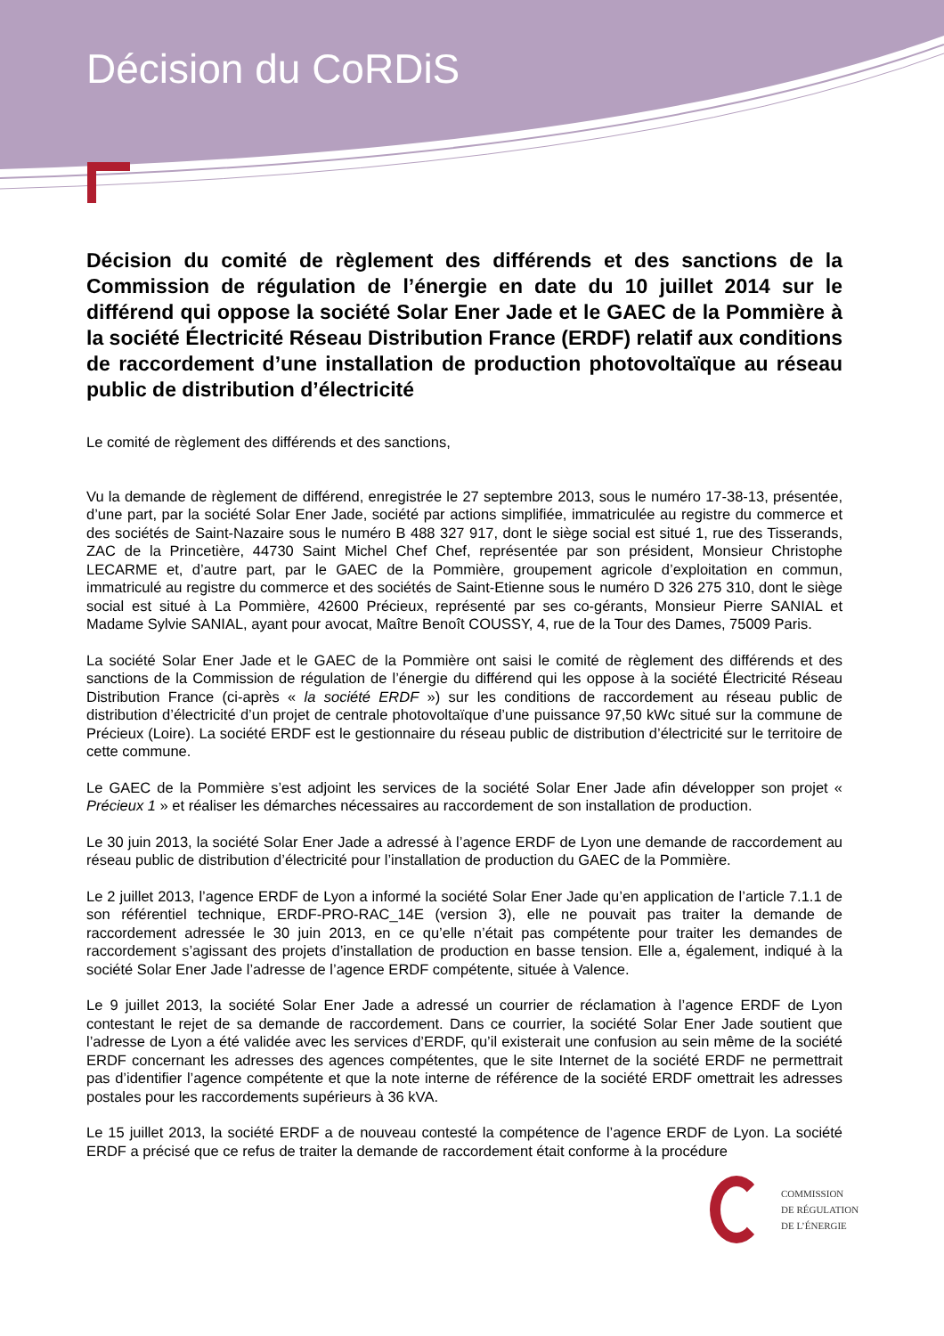Décision du CoRDiS
Décision du comité de règlement des différends et des sanctions de la Commission de régulation de l’énergie en date du 10 juillet 2014 sur le différend qui oppose la société Solar Ener Jade et le GAEC de la Pommière à la société Électricité Réseau Distribution France (ERDF) relatif aux conditions de raccordement d’une installation de production photovoltaïque au réseau public de distribution d’électricité
Le comité de règlement des différends et des sanctions,
Vu la demande de règlement de différend, enregistrée le 27 septembre 2013, sous le numéro 17-38-13, présentée, d’une part, par la société Solar Ener Jade, société par actions simplifiée, immatriculée au registre du commerce et des sociétés de Saint-Nazaire sous le numéro B 488 327 917, dont le siège social est situé 1, rue des Tisserands, ZAC de la Princetière, 44730 Saint Michel Chef Chef, représentée par son président, Monsieur Christophe LECARME et, d’autre part, par le GAEC de la Pommière, groupement agricole d’exploitation en commun, immatriculé au registre du commerce et des sociétés de Saint-Etienne sous le numéro D 326 275 310, dont le siège social est situé à La Pommière, 42600 Précieux, représenté par ses co-gérants, Monsieur Pierre SANIAL et Madame Sylvie SANIAL, ayant pour avocat, Maître Benoît COUSSY, 4, rue de la Tour des Dames, 75009 Paris.
La société Solar Ener Jade et le GAEC de la Pommière ont saisi le comité de règlement des différends et des sanctions de la Commission de régulation de l’énergie du différend qui les oppose à la société Électricité Réseau Distribution France (ci-après « la société ERDF ») sur les conditions de raccordement au réseau public de distribution d’électricité d’un projet de centrale photovoltaïque d’une puissance 97,50 kWc situé sur la commune de Précieux (Loire). La société ERDF est le gestionnaire du réseau public de distribution d’électricité sur le territoire de cette commune.
Le GAEC de la Pommière s’est adjoint les services de la société Solar Ener Jade afin développer son projet « Précieux 1 » et réaliser les démarches nécessaires au raccordement de son installation de production.
Le 30 juin 2013, la société Solar Ener Jade a adressé à l’agence ERDF de Lyon une demande de raccordement au réseau public de distribution d’électricité pour l’installation de production du GAEC de la Pommière.
Le 2 juillet 2013, l’agence ERDF de Lyon a informé la société Solar Ener Jade qu’en application de l’article 7.1.1 de son référentiel technique, ERDF-PRO-RAC_14E (version 3), elle ne pouvait pas traiter la demande de raccordement adressée le 30 juin 2013, en ce qu’elle n’était pas compétente pour traiter les demandes de raccordement s’agissant des projets d’installation de production en basse tension. Elle a, également, indiqué à la société Solar Ener Jade l’adresse de l’agence ERDF compétente, située à Valence.
Le 9 juillet 2013, la société Solar Ener Jade a adressé un courrier de réclamation à l’agence ERDF de Lyon contestant le rejet de sa demande de raccordement. Dans ce courrier, la société Solar Ener Jade soutient que l’adresse de Lyon a été validée avec les services d’ERDF, qu’il existerait une confusion au sein même de la société ERDF concernant les adresses des agences compétentes, que le site Internet de la société ERDF ne permettrait pas d’identifier l’agence compétente et que la note interne de référence de la société ERDF omettrait les adresses postales pour les raccordements supérieurs à 36 kVA.
Le 15 juillet 2013, la société ERDF a de nouveau contesté la compétence de l’agence ERDF de Lyon. La société ERDF a précisé que ce refus de traiter la demande de raccordement était conforme à la procédure
COMMISSION
DE RÉGULATION
DE L’ÉNERGIE